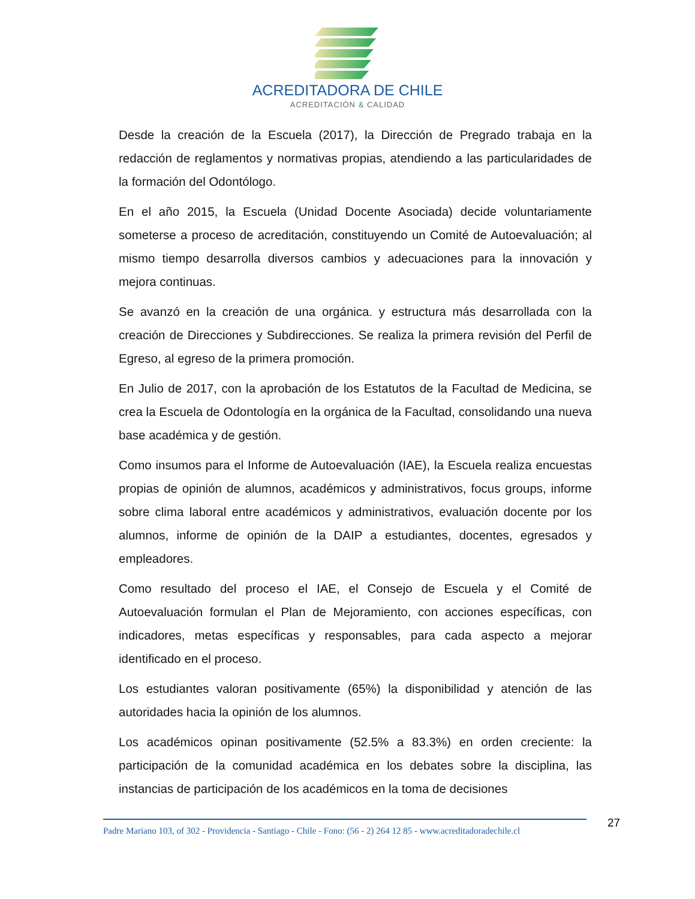ACREDITADORA DE CHILE
ACREDITACIÓN & CALIDAD
Desde la creación de la Escuela (2017), la Dirección de Pregrado trabaja en la redacción de reglamentos y normativas propias, atendiendo a las particularidades de la formación del Odontólogo.
En el año 2015, la Escuela (Unidad Docente Asociada) decide voluntariamente someterse a proceso de acreditación, constituyendo un Comité de Autoevaluación; al mismo tiempo desarrolla diversos cambios y adecuaciones para la innovación y mejora continuas.
Se avanzó en la creación de una orgánica. y estructura más desarrollada con la creación de Direcciones y Subdirecciones. Se realiza la primera revisión del Perfil de Egreso, al egreso de la primera promoción.
En Julio de 2017, con la aprobación de los Estatutos de la Facultad de Medicina, se crea la Escuela de Odontología en la orgánica de la Facultad, consolidando una nueva base académica y de gestión.
Como insumos para el Informe de Autoevaluación (IAE), la Escuela realiza encuestas propias de opinión de alumnos, académicos y administrativos, focus groups, informe sobre clima laboral entre académicos y administrativos, evaluación docente por los alumnos, informe de opinión de la DAIP a estudiantes, docentes, egresados y empleadores.
Como resultado del proceso el IAE, el Consejo de Escuela y el Comité de Autoevaluación formulan el Plan de Mejoramiento, con acciones específicas, con indicadores, metas específicas y responsables, para cada aspecto a mejorar identificado en el proceso.
Los estudiantes valoran positivamente (65%) la disponibilidad y atención de las autoridades hacia la opinión de los alumnos.
Los académicos opinan positivamente (52.5% a 83.3%) en orden creciente: la participación de la comunidad académica en los debates sobre la disciplina, las instancias de participación de los académicos en la toma de decisiones
Padre Mariano 103, of 302 - Providencia - Santiago - Chile - Fono: (56 - 2) 264 12 85 - www.acreditadoradechile.cl
27